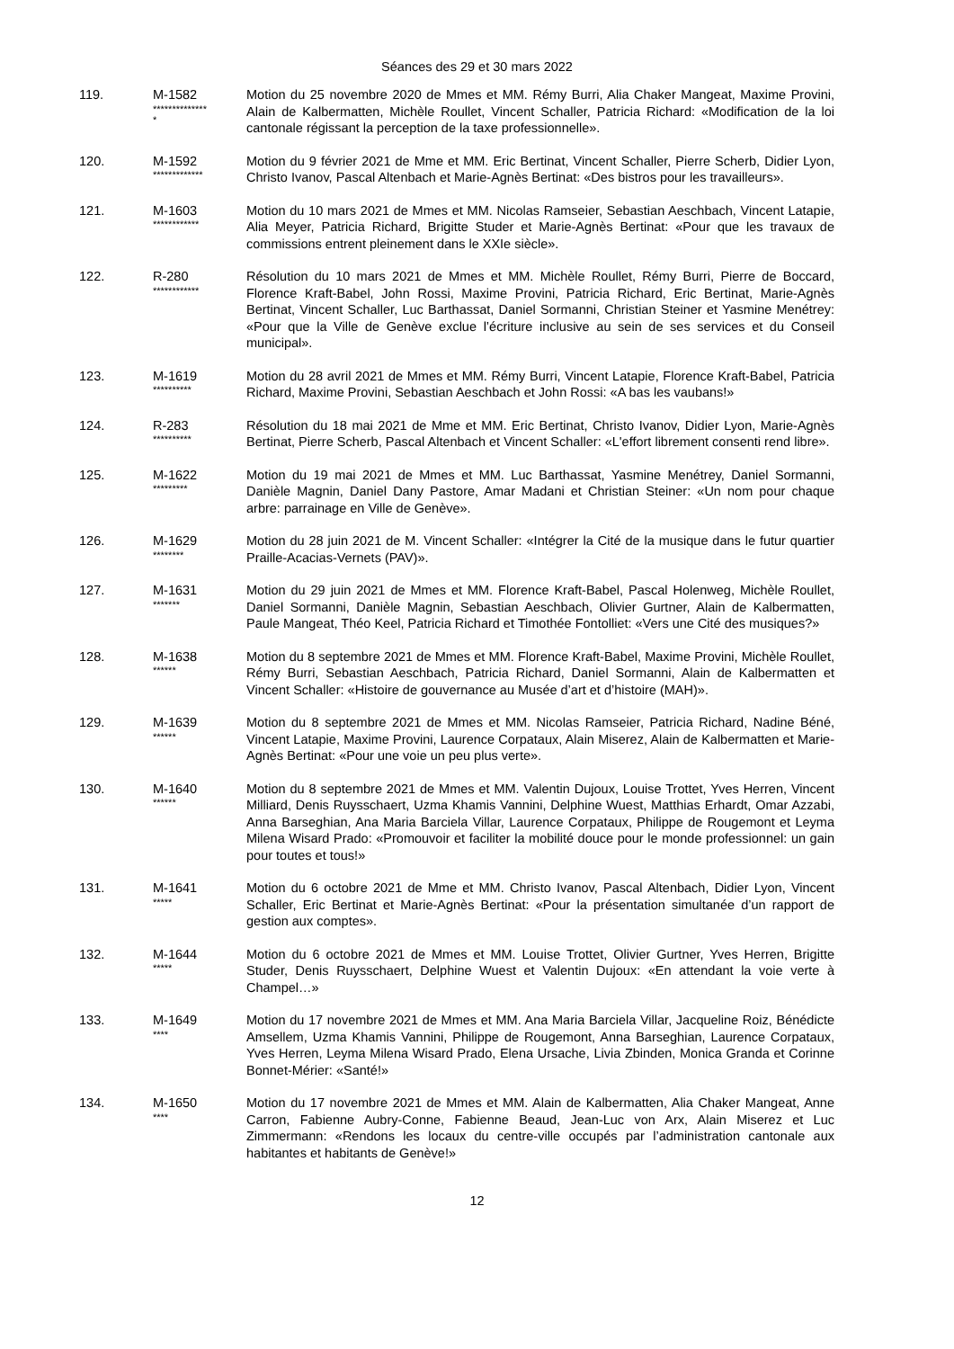Séances des 29 et 30 mars 2022
119. M-1582
**************
*
Motion du 25 novembre 2020 de Mmes et MM. Rémy Burri, Alia Chaker Mangeat, Maxime Provini, Alain de Kalbermatten, Michèle Roullet, Vincent Schaller, Patricia Richard: «Modification de la loi cantonale régissant la perception de la taxe professionnelle».
120. M-1592
*************
Motion du 9 février 2021 de Mme et MM. Eric Bertinat, Vincent Schaller, Pierre Scherb, Didier Lyon, Christo Ivanov, Pascal Altenbach et Marie-Agnès Bertinat: «Des bistros pour les travailleurs».
121. M-1603
************
Motion du 10 mars 2021 de Mmes et MM. Nicolas Ramseier, Sebastian Aeschbach, Vincent Latapie, Alia Meyer, Patricia Richard, Brigitte Studer et Marie-Agnès Bertinat: «Pour que les travaux de commissions entrent pleinement dans le XXIe siècle».
122. R-280
************
Résolution du 10 mars 2021 de Mmes et MM. Michèle Roullet, Rémy Burri, Pierre de Boccard, Florence Kraft-Babel, John Rossi, Maxime Provini, Patricia Richard, Eric Bertinat, Marie-Agnès Bertinat, Vincent Schaller, Luc Barthassat, Daniel Sormanni, Christian Steiner et Yasmine Menétrey: «Pour que la Ville de Genève exclue l’écriture inclusive au sein de ses services et du Conseil municipal».
123. M-1619
**********
Motion du 28 avril 2021 de Mmes et MM. Rémy Burri, Vincent Latapie, Florence Kraft-Babel, Patricia Richard, Maxime Provini, Sebastian Aeschbach et John Rossi: «A bas les vaubans!»
124. R-283
**********
Résolution du 18 mai 2021 de Mme et MM. Eric Bertinat, Christo Ivanov, Didier Lyon, Marie-Agnès Bertinat, Pierre Scherb, Pascal Altenbach et Vincent Schaller: «L'effort librement consenti rend libre».
125. M-1622
*********
Motion du 19 mai 2021 de Mmes et MM. Luc Barthassat, Yasmine Menétrey, Daniel Sormanni, Danièle Magnin, Daniel Dany Pastore, Amar Madani et Christian Steiner: «Un nom pour chaque arbre: parrainage en Ville de Genève».
126. M-1629
********
Motion du 28 juin 2021 de M. Vincent Schaller: «Intégrer la Cité de la musique dans le futur quartier Praille-Acacias-Vernets (PAV)».
127. M-1631
*******
Motion du 29 juin 2021 de Mmes et MM. Florence Kraft-Babel, Pascal Holenweg, Michèle Roullet, Daniel Sormanni, Danièle Magnin, Sebastian Aeschbach, Olivier Gurtner, Alain de Kalbermatten, Paule Mangeat, Théo Keel, Patricia Richard et Timothée Fontolliet: «Vers une Cité des musiques?»
128. M-1638
******
Motion du 8 septembre 2021 de Mmes et MM. Florence Kraft-Babel, Maxime Provini, Michèle Roullet, Rémy Burri, Sebastian Aeschbach, Patricia Richard, Daniel Sormanni, Alain de Kalbermatten et Vincent Schaller: «Histoire de gouvernance au Musée d’art et d’histoire (MAH)».
129. M-1639
******
Motion du 8 septembre 2021 de Mmes et MM. Nicolas Ramseier, Patricia Richard, Nadine Béné, Vincent Latapie, Maxime Provini, Laurence Corpataux, Alain Miserez, Alain de Kalbermatten et Marie-Agnès Bertinat: «Pour une voie un peu plus verte».
130. M-1640
******
Motion du 8 septembre 2021 de Mmes et MM. Valentin Dujoux, Louise Trottet, Yves Herren, Vincent Milliard, Denis Ruysschaert, Uzma Khamis Vannini, Delphine Wuest, Matthias Erhardt, Omar Azzabi, Anna Barseghian, Ana Maria Barciela Villar, Laurence Corpataux, Philippe de Rougemont et Leyma Milena Wisard Prado: «Promouvoir et faciliter la mobilité douce pour le monde professionnel: un gain pour toutes et tous!»
131. M-1641
*****
Motion du 6 octobre 2021 de Mme et MM. Christo Ivanov, Pascal Altenbach, Didier Lyon, Vincent Schaller, Eric Bertinat et Marie-Agnès Bertinat: «Pour la présentation simultanée d’un rapport de gestion aux comptes».
132. M-1644
*****
Motion du 6 octobre 2021 de Mmes et MM. Louise Trottet, Olivier Gurtner, Yves Herren, Brigitte Studer, Denis Ruysschaert, Delphine Wuest et Valentin Dujoux: «En attendant la voie verte à Champel…»
133. M-1649
****
Motion du 17 novembre 2021 de Mmes et MM. Ana Maria Barciela Villar, Jacqueline Roiz, Bénédicte Amsellem, Uzma Khamis Vannini, Philippe de Rougemont, Anna Barseghian, Laurence Corpataux, Yves Herren, Leyma Milena Wisard Prado, Elena Ursache, Livia Zbinden, Monica Granda et Corinne Bonnet-Mérier: «Santé!»
134. M-1650
****
Motion du 17 novembre 2021 de Mmes et MM. Alain de Kalbermatten, Alia Chaker Mangeat, Anne Carron, Fabienne Aubry-Conne, Fabienne Beaud, Jean-Luc von Arx, Alain Miserez et Luc Zimmermann: «Rendons les locaux du centre-ville occupés par l’administration cantonale aux habitantes et habitants de Genève!»
12